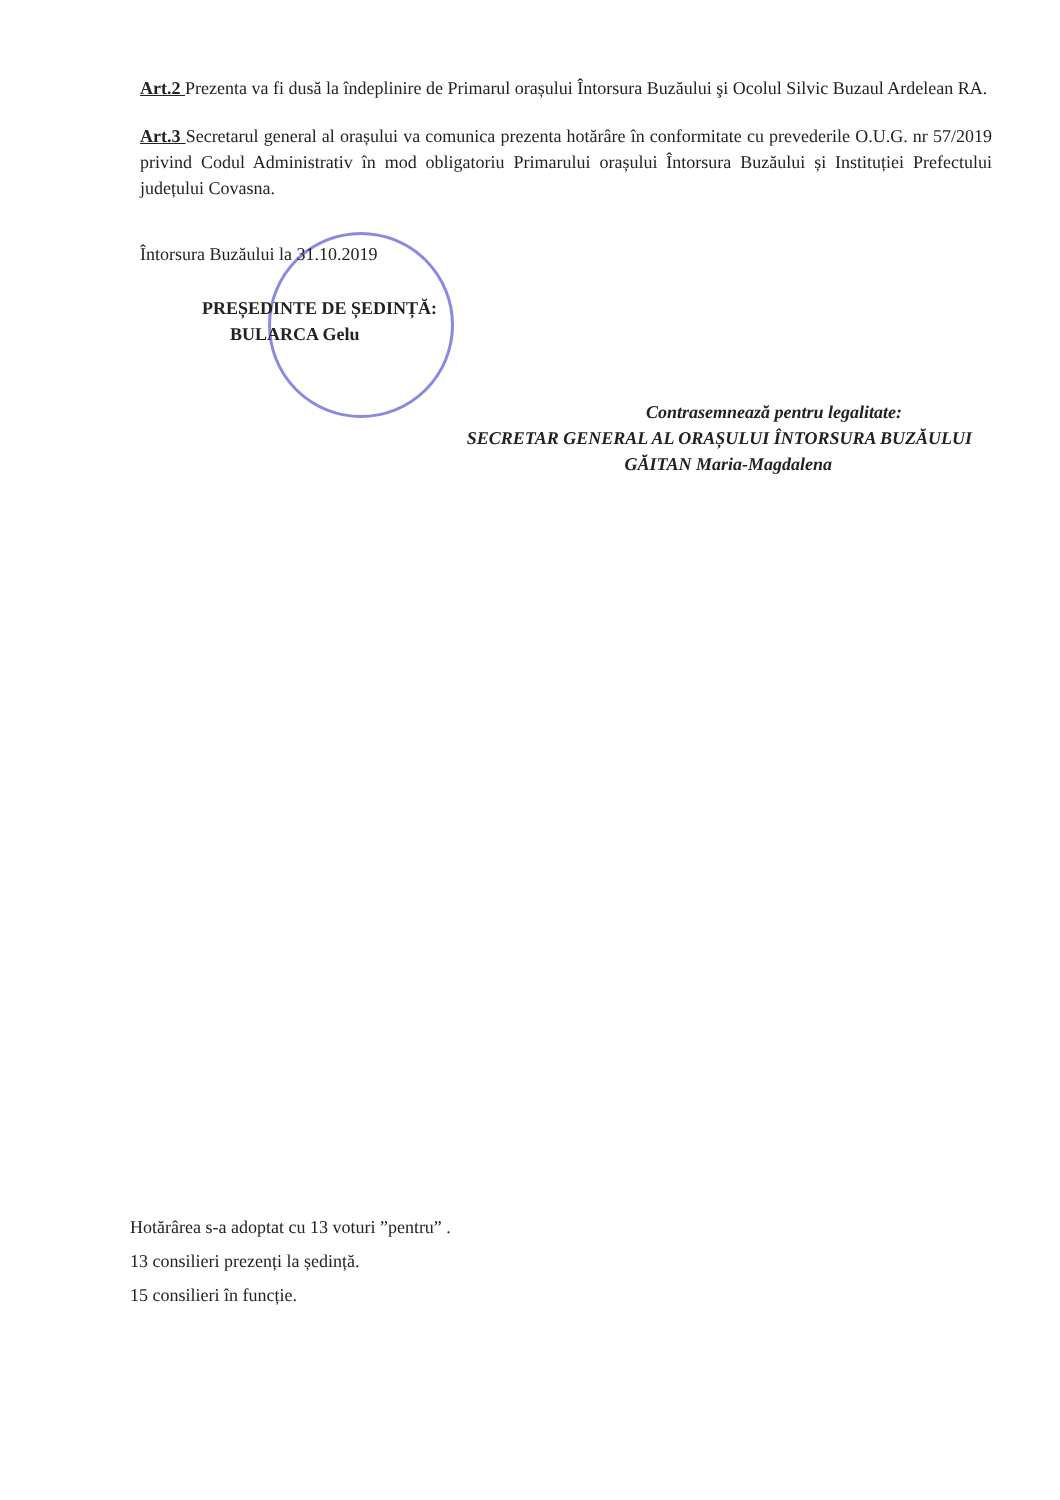Art.2 Prezenta va fi dusă la îndeplinire de Primarul orașului Întorsura Buzăului şi Ocolul Silvic Buzaul Ardelean RA.
Art.3 Secretarul general al orașului va comunica prezenta hotărâre în conformitate cu prevederile O.U.G. nr 57/2019 privind Codul Administrativ în mod obligatoriu Primarului orașului Întorsura Buzăului și Instituției Prefectului județului Covasna.
Întorsura Buzăului la 31.10.2019
PREȘEDINTE DE ȘEDINȚĂ:
BULARCA Gelu
Contrasemnează pentru legalitate:
SECRETAR GENERAL AL ORAȘULUI ÎNTORSURA BUZĂULUI
GĂITAN Maria-Magdalena
Hotărârea s-a adoptat cu 13 voturi ”pentru” .
13 consilieri prezenți la ședință.
15 consilieri în funcție.